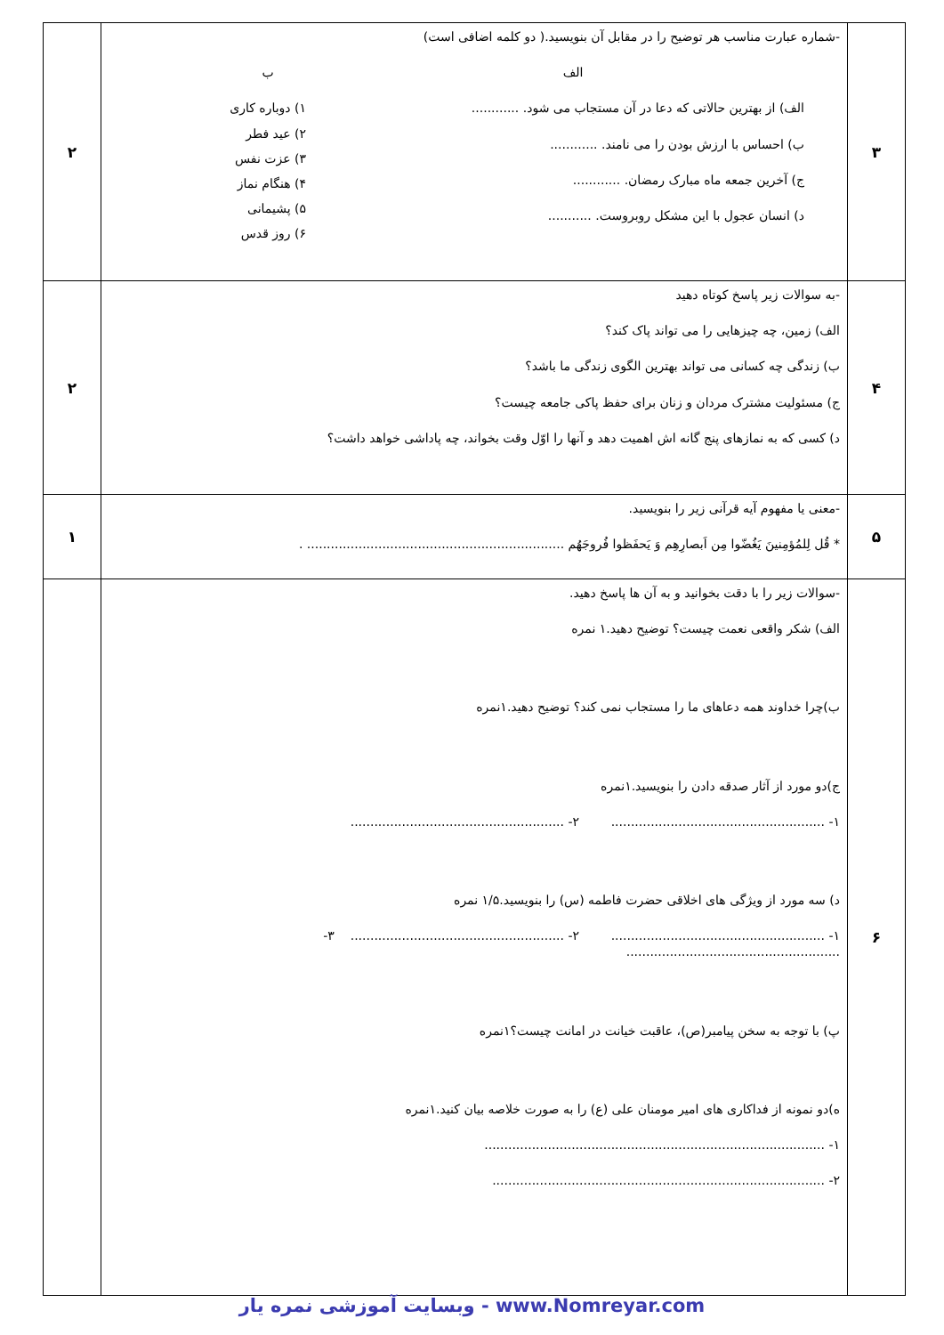| ۳ | -شماره عبارت مناسب هر توضیح را در مقابل آن بنویسید.( دو کلمه اضافی است) الف الف) از بهترین حالاتی که دعا در آن مستجاب می شود. ............ ب) احساس با ارزش بودن را می نامند. ............ ج) آخرین جمعه ماه مبارک رمضان. ............ د) انسان عجول با این مشکل روبروست. ........... ب ۱) دوباره کاری ۲) عید فطر ۳) عزت نفس ۴) هنگام نماز ۵) پشیمانی ۶) روز قدس | ۲ |
| ۴ | -به سوالات زیر پاسخ کوتاه دهید الف) زمین، چه چیزهایی را می تواند پاک کند؟ ب) زندگی چه کسانی می تواند بهترین الگوی زندگی ما باشد؟ ج) مسئولیت مشترک مردان و زنان برای حفظ پاکی جامعه چیست؟ د) کسی که به نمازهای پنج گانه اش اهمیت دهد و آنها را اوّل وقت بخواند، چه پاداشی خواهد داشت؟ | ۲ |
| ۵ | -معنی یا مفهوم آیه قرآنی زیر را بنویسید. * قُل لِلمُؤمِنینَ یَغُضّوا مِن اَبصارِهِم وَ یَحفَظوا فُروجَهُم ................................................................. . | ۱ |
| ۶ | -سوالات زیر را با دقت بخوانید و به آن ها پاسخ دهید. الف) شکر واقعی نعمت چیست؟ توضیح دهید.۱ نمره ب)چرا خداوند همه دعاهای ما را مستجاب نمی کند؟ توضیح دهید.۱نمره ج)دو مورد از آثار صدقه دادن را بنویسید.۱نمره ۱- ...................................................... ۲- ...................................................... د) سه مورد از ویژگی های اخلاقی حضرت فاطمه (س) را بنویسید.۱/۵ نمره ۱- ...................................................... ۲- ...................................................... ۳- ...................................................... پ) با توجه به سخن پیامبر(ص)، عاقبت خیانت در امانت چیست؟۱نمره ه)دو نمونه از فداکاری های امیر مومنان علی (ع) را به صورت خلاصه بیان کنید.۱نمره ۱- ...................................................................................... ۲- .................................................................................... | |
وبسایت آموزشی نمره یار - www.Nomreyar.com